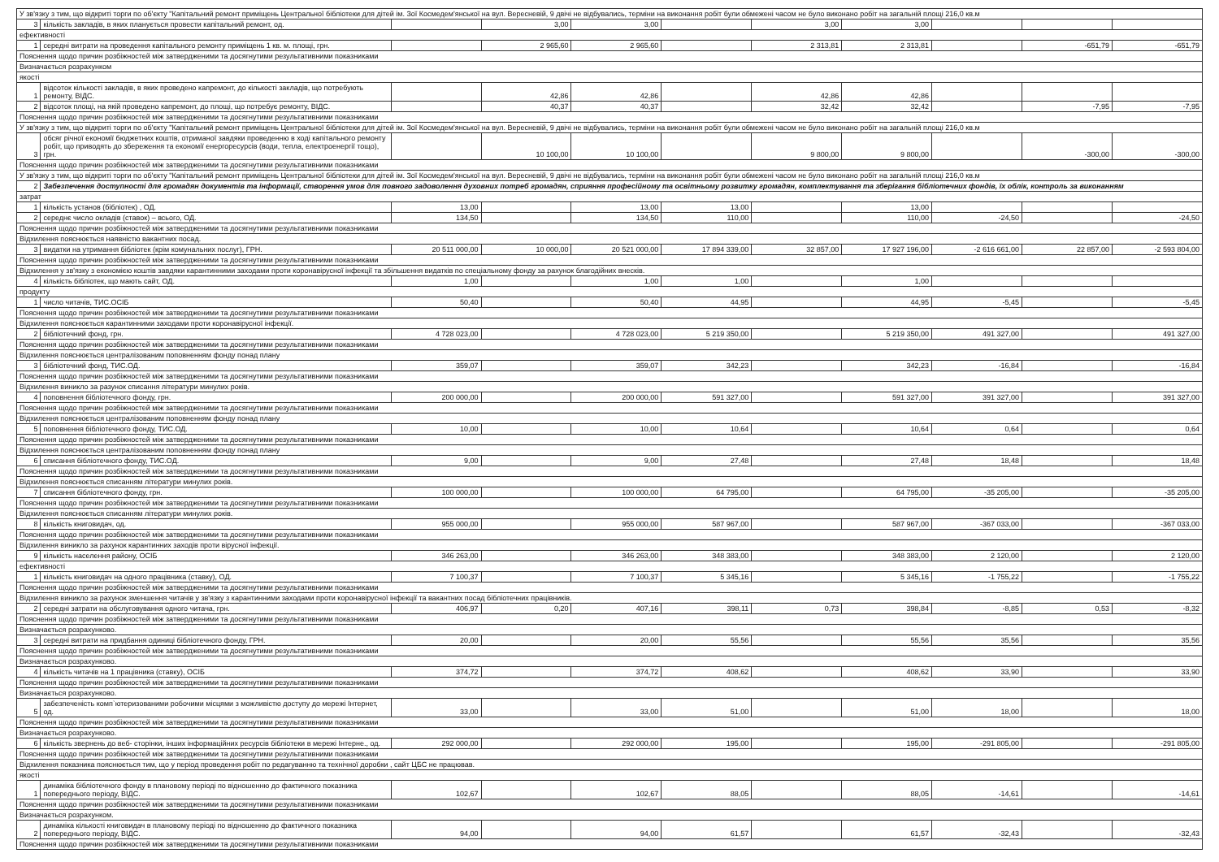| У зв'язку з тим, що відкриті торги по об'єкту "Капітальний ремонт приміщень Центральної бібліотеки для дітей ім. Зої Космедем'янської на вул. Вересневій, 9 двічі не відбувались, терміни на виконання робіт були обмежені часом не було виконано робіт на загальній площі 216,0 кв.м | | | | | | | | | | |
| 3 | кількість закладів, в яких планується провести капітальний ремонт, од. | | 3,00 | 3,00 | | 3,00 | 3,00 | | | |
| ефективності | | | | | | | | | | |
| 1 | середні витрати на проведення капітального ремонту приміщень 1 кв. м. площі, грн. | | 2 965,60 | 2 965,60 | | 2 313,81 | 2 313,81 | | -651,79 | -651,79 |
| Пояснення щодо причин розбіжностей між затвердженими та досягнутими результативними показниками | | | | | | | | | | |
| Визначається розрахунком | | | | | | | | | | |
| якості | | | | | | | | | | |
| 1 | відсоток кількості закладів, в яких проведено капремонт, до кількості закладів, що потребують ремонту, ВІДС. | | 42,86 | 42,86 | | 42,86 | 42,86 | | | |
| 2 | відсоток площі, на якій проведено капремонт, до площі, що потребує ремонту, ВІДС. | | 40,37 | 40,37 | | 32,42 | 32,42 | | -7,95 | -7,95 |
| Пояснення щодо причин розбіжностей між затвердженими та досягнутими результативними показниками | | | | | | | | | | |
| У зв'язку з тим, що відкриті торги по об'єкту "Капітальний ремонт приміщень Центральної бібліотеки для дітей ім. Зої Космедем'янської на вул. Вересневій, 9 двічі не відбувались, терміни на виконання робіт були обмежені часом не було виконано робіт на загальній площі 216,0 кв.м | | | | | | | | | | |
| 3 | обсяг річної економії бюджетних коштів, отриманої завдяки проведенню в ході капітального ремонту робіт, що приводять до збереження та економії енергоресурсів (води, тепла, електроенергії тощо), грн. | | 10 100,00 | 10 100,00 | | 9 800,00 | 9 800,00 | | -300,00 | -300,00 |
| Пояснення щодо причин розбіжностей між затвердженими та досягнутими результативними показниками | | | | | | | | | | |
| У зв'язку з тим, що відкриті торги по об'єкту "Капітальний ремонт приміщень Центральної бібліотеки для дітей ім. Зої Космедем'янської на вул. Вересневій, 9 двічі не відбувались, терміни на виконання робіт були обмежені часом не було виконано робіт на загальній площі 216,0 кв.м | | | | | | | | | | |
| 2 | Забезпечення доступності для громадян документів та інформації, створення умов для повного задоволення духовних потреб громадян, сприяння професійному та освітньому розвитку громадян, комплектування та зберігання бібліотечних фондів, їх облік, контроль за виконанням | | | | | | | | | |
| затрат | | | | | | | | | | |
| 1 | кількість установ (бібліотек) , ОД. | 13,00 | | 13,00 | 13,00 | | 13,00 | | | |
| 2 | середнє число окладів (ставок) – всього, ОД. | 134,50 | | 134,50 | 110,00 | | 110,00 | -24,50 | | -24,50 |
| Пояснення щодо причин розбіжностей між затвердженими та досягнутими результативними показниками | | | | | | | | | | |
| Відхилення пояснюється наявністю вакантних посад. | | | | | | | | | | |
| 3 | видатки на утримання бібліотек (крім комунальних послуг), ГРН. | 20 511 000,00 | 10 000,00 | 20 521 000,00 | 17 894 339,00 | 32 857,00 | 17 927 196,00 | -2 616 661,00 | 22 857,00 | -2 593 804,00 |
| Пояснення щодо причин розбіжностей між затвердженими та досягнутими результативними показниками | | | | | | | | | | |
| Відхилення у зв'язку з економією коштів завдяки карантинними заходами проти коронавірусної інфекції та збільшення видатків по спеціальному фонду за рахунок благодійних внесків. | | | | | | | | | | |
| 4 | кількість бібліотек, що мають сайт, ОД. | 1,00 | | 1,00 | 1,00 | | 1,00 | | | |
| продукту | | | | | | | | | | |
| 1 | число читачів, ТИС.ОСІБ | 50,40 | | 50,40 | 44,95 | | 44,95 | -5,45 | | -5,45 |
| Пояснення щодо причин розбіжностей між затвердженими та досягнутими результативними показниками | | | | | | | | | | |
| Відхилення пояснюється карантинними заходами проти коронавірусної інфекції. | | | | | | | | | | |
| 2 | бібліотечний фонд, грн. | 4 728 023,00 | | 4 728 023,00 | 5 219 350,00 | | 5 219 350,00 | 491 327,00 | | 491 327,00 |
| Пояснення щодо причин розбіжностей між затвердженими та досягнутими результативними показниками | | | | | | | | | | |
| Відхилення пояснюється централізованим поповненням фонду понад плану | | | | | | | | | | |
| 3 | бібліотечний фонд, ТИС.ОД. | 359,07 | | 359,07 | 342,23 | | 342,23 | -16,84 | | -16,84 |
| Пояснення щодо причин розбіжностей між затвердженими та досягнутими результативними показниками | | | | | | | | | | |
| Відхилення виникло за разунок списання літератури минулих років. | | | | | | | | | | |
| 4 | поповнення бібліотечного фонду, грн. | 200 000,00 | | 200 000,00 | 591 327,00 | | 591 327,00 | 391 327,00 | | 391 327,00 |
| Пояснення щодо причин розбіжностей між затвердженими та досягнутими результативними показниками | | | | | | | | | | |
| Відхилення пояснюється централізованим поповненням фонду понад плану | | | | | | | | | | |
| 5 | поповнення бібліотечного фонду, ТИС.ОД. | 10,00 | | 10,00 | 10,64 | | 10,64 | 0,64 | | 0,64 |
| Пояснення щодо причин розбіжностей між затвердженими та досягнутими результативними показниками | | | | | | | | | | |
| Відхилення пояснюється централізованим поповненням фонду понад плану | | | | | | | | | | |
| 6 | списання бібліотечного фонду, ТИС.ОД. | 9,00 | | 9,00 | 27,48 | | 27,48 | 18,48 | | 18,48 |
| Пояснення щодо причин розбіжностей між затвердженими та досягнутими результативними показниками | | | | | | | | | | |
| Відхилення пояснюється списанням літератури минулих років. | | | | | | | | | | |
| 7 | списання бібліотечного фонду, грн. | 100 000,00 | | 100 000,00 | 64 795,00 | | 64 795,00 | -35 205,00 | | -35 205,00 |
| Пояснення щодо причин розбіжностей між затвердженими та досягнутими результативними показниками | | | | | | | | | | |
| Відхилення пояснюється списанням літератури минулих років. | | | | | | | | | | |
| 8 | кількість книговидач, од. | 955 000,00 | | 955 000,00 | 587 967,00 | | 587 967,00 | -367 033,00 | | -367 033,00 |
| Пояснення щодо причин розбіжностей між затвердженими та досягнутими результативними показниками | | | | | | | | | | |
| Відхилення виникло за рахунок карантинних заходів проти вірусної інфекції. | | | | | | | | | | |
| 9 | кількість населення району, ОСІБ | 346 263,00 | | 346 263,00 | 348 383,00 | | 348 383,00 | 2 120,00 | | 2 120,00 |
| ефективності | | | | | | | | | | |
| 1 | кількість книговидач на одного працівника (ставку), ОД. | 7 100,37 | | 7 100,37 | 5 345,16 | | 5 345,16 | -1 755,22 | | -1 755,22 |
| Пояснення щодо причин розбіжностей між затвердженими та досягнутими результативними показниками | | | | | | | | | | |
| Відхилення виникло за рахунок зменшення читачів у зв'язку з карантинними заходами проти коронавірусної інфекції та вакантних посад бібліотечних працівників. | | | | | | | | | | |
| 2 | середні затрати на обслуговування одного читача, грн. | 406,97 | 0,20 | 407,16 | 398,11 | 0,73 | 398,84 | -8,85 | 0,53 | -8,32 |
| Пояснення щодо причин розбіжностей між затвердженими та досягнутими результативними показниками | | | | | | | | | | |
| Визначається розрахунково. | | | | | | | | | | |
| 3 | середні витрати на придбання одиниці бібліотечного фонду, ГРН. | 20,00 | | 20,00 | 55,56 | | 55,56 | 35,56 | | 35,56 |
| Пояснення щодо причин розбіжностей між затвердженими та досягнутими результативними показниками | | | | | | | | | | |
| Визначається розрахунково. | | | | | | | | | | |
| 4 | кількість читачів на 1 працівника (ставку), ОСІБ | 374,72 | | 374,72 | 408,62 | | 408,62 | 33,90 | | 33,90 |
| Пояснення щодо причин розбіжностей між затвердженими та досягнутими результативними показниками | | | | | | | | | | |
| Визначається розрахунково. | | | | | | | | | | |
| 5 | забезпеченість комп`ютеризованими робочими місцями з можливістю доступу до мережі Інтернет, од. | 33,00 | | 33,00 | 51,00 | | 51,00 | 18,00 | | 18,00 |
| Пояснення щодо причин розбіжностей між затвердженими та досягнутими результативними показниками | | | | | | | | | | |
| Визначається розрахунково. | | | | | | | | | | |
| 6 | кількість звернень до веб- сторінки, інших інформаційних ресурсів бібліотеки в мережі Інтерне., од. | 292 000,00 | | 292 000,00 | 195,00 | | 195,00 | -291 805,00 | | -291 805,00 |
| Пояснення щодо причин розбіжностей між затвердженими та досягнутими результативними показниками | | | | | | | | | | |
| Відхилення показника пояснюється тим, що у період проведення робіт по редагуванню та технічної доробки , сайт ЦБС не працював. | | | | | | | | | | |
| якості | | | | | | | | | | |
| 1 | динаміка бібліотечного фонду в плановому періоді по відношенню до фактичного показника попереднього періоду, ВІДС. | 102,67 | | 102,67 | 88,05 | | 88,05 | -14,61 | | -14,61 |
| Пояснення щодо причин розбіжностей між затвердженими та досягнутими результативними показниками | | | | | | | | | | |
| Визначається розрахунком. | | | | | | | | | | |
| 2 | динаміка кількості книговидач в плановому періоді по відношенню до фактичного показника попереднього періоду, ВІДС. | 94,00 | | 94,00 | 61,57 | | 61,57 | -32,43 | | -32,43 |
| Пояснення щодо причин розбіжностей між затвердженими та досягнутими результативними показниками | | | | | | | | | | |